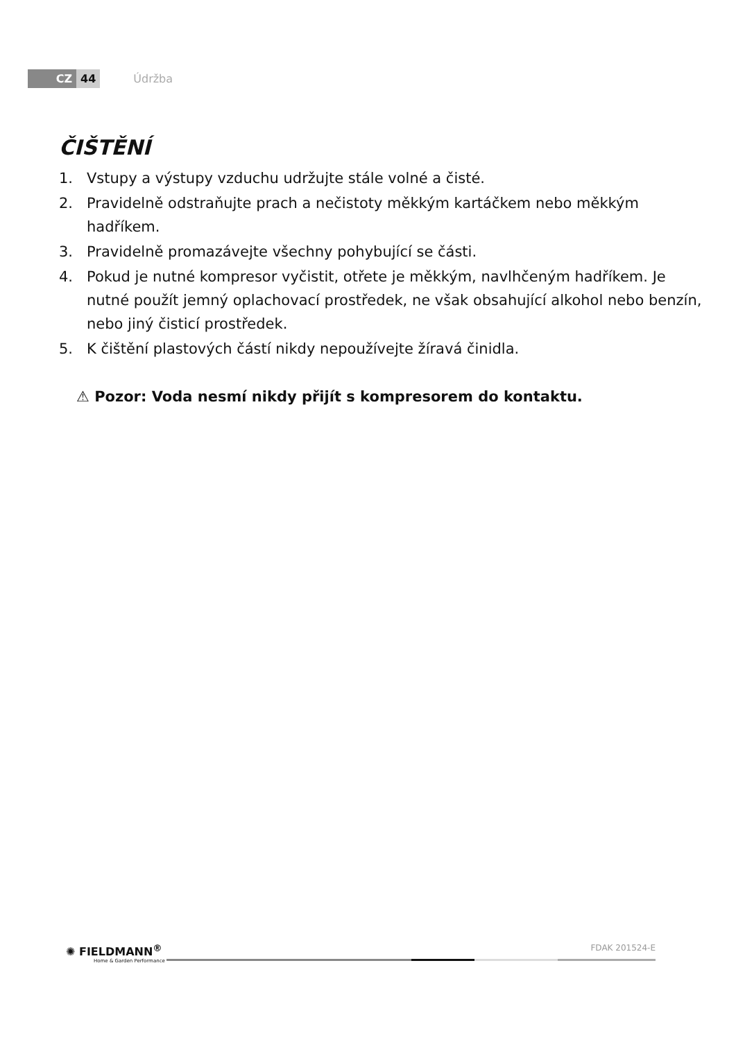CZ 44 Údržba
ČIŠTĚNÍ
1. Vstupy a výstupy vzduchu udržujte stále volné a čisté.
2. Pravidelně odstraňujte prach a nečistoty měkkým kartáčkem nebo měkkým hadříkem.
3. Pravidelně promazávejte všechny pohybující se části.
4. Pokud je nutné kompresor vyčistit, otřete je měkkým, navlhčeným hadříkem. Je nutné použít jemný oplachovací prostředek, ne však obsahující alkohol nebo benzín, nebo jiný čisticí prostředek.
5. K čištění plastových částí nikdy nepoužívejte žíravá činidla.
⚠ Pozor: Voda nesmí nikdy přijít s kompresorem do kontaktu.
✺ FIELDMANN<sup>®</sup>
Home & Garden Performance
FDAK 201524-E